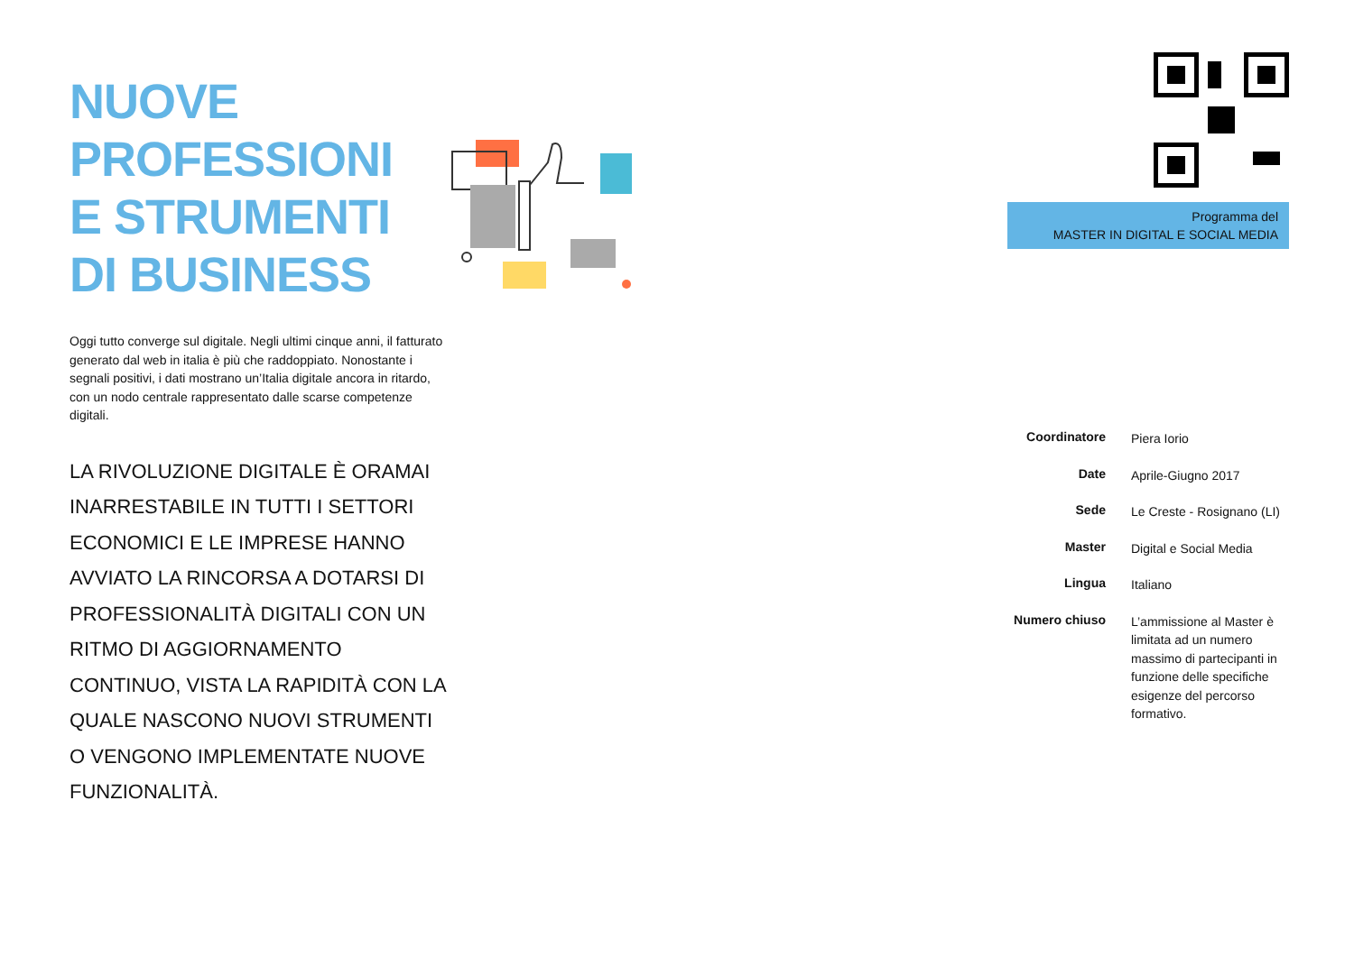NUOVE
PROFESSIONI
E STRUMENTI
DI BUSINESS
Oggi tutto converge sul digitale. Negli ultimi cinque anni, il fatturato generato dal web in italia è più che raddoppiato. Nonostante i segnali positivi, i dati mostrano un’Italia digitale ancora in ritardo, con un nodo centrale rappresentato dalle scarse competenze digitali.
LA RIVOLUZIONE DIGITALE È ORAMAI INARRESTABILE IN TUTTI I SETTORI ECONOMICI E LE IMPRESE HANNO AVVIATO LA RINCORSA A DOTARSI DI PROFESSIONALITÀ DIGITALI CON UN RITMO DI AGGIORNAMENTO CONTINUO, VISTA LA RAPIDITÀ CON LA QUALE NASCONO NUOVI STRUMENTI O VENGONO IMPLEMENTATE NUOVE FUNZIONALITÀ.
Programma del
MASTER IN DIGITAL E SOCIAL MEDIA
| Coordinatore | Piera Iorio |
| Date | Aprile-Giugno 2017 |
| Sede | Le Creste - Rosignano (LI) |
| Master | Digital e Social Media |
| Lingua | Italiano |
| Numero chiuso | L’ammissione al Master è limitata ad un numero massimo di partecipanti in funzione delle specifiche esigenze del percorso formativo. |